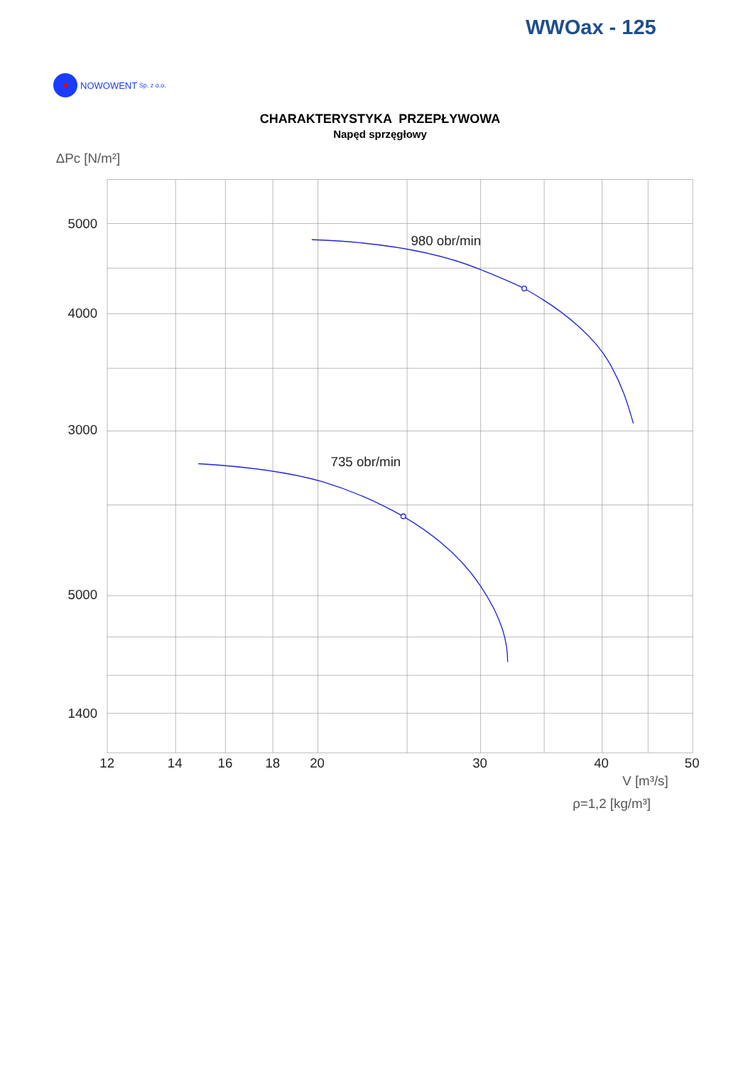WWOax - 125
NOWOWENT Sp. z o.o.
CHARAKTERYSTYKA PRZEPŁYWOWA
Napęd sprzęgłowy
ΔPc [N/m²]
5000
4000
3000
5000
1400
12
14
16
18
20
30
40
50
V [m³/s]
ρ=1,2 [kg/m³]
980 obr/min
735 obr/min